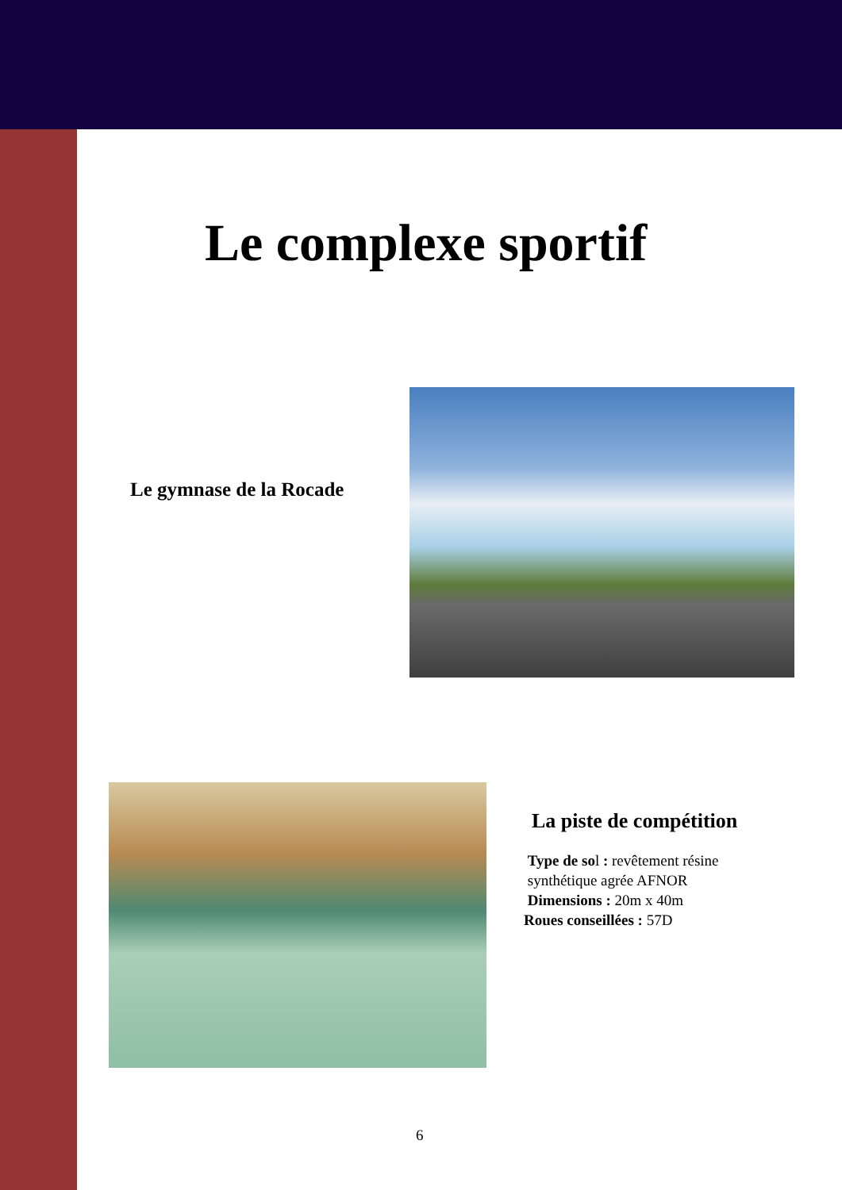Le complexe sportif
Le gymnase de la Rocade
La piste de compétition
Type de sol : revêtement résine
synthétique agrée AFNOR
Dimensions : 20m x 40m
Roues conseillées : 57D
6